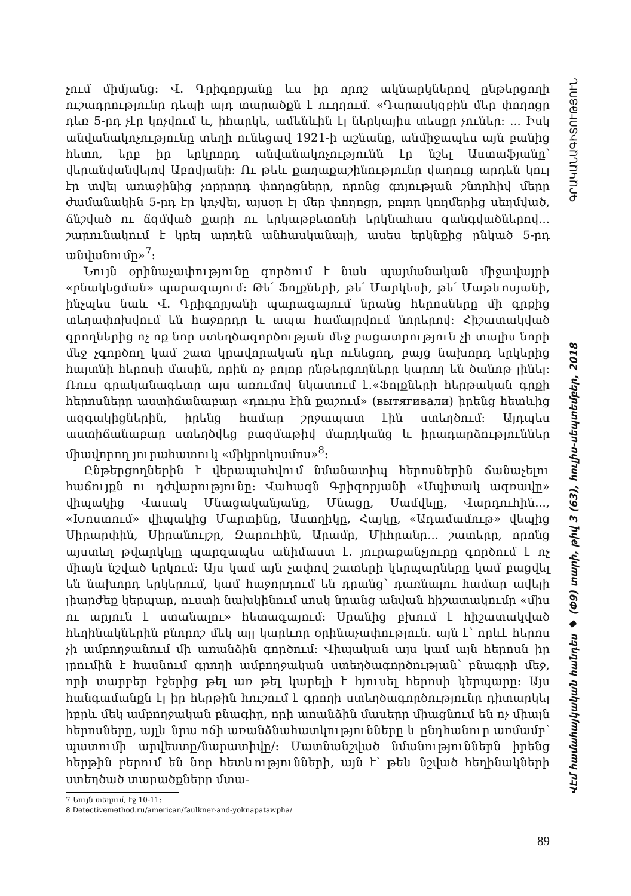չում միմյանց: Վ. Գրիգորյանը ևս իր որոշ ակնարկներով ընթերցողի ուշադրությունը դեպի այդ տարածքն է ուղղում. «Դարասկզբին մեր փողոցը դեռ 5-րդ չէր կոչվում և, իհարկե, ամենևին էլ ներկայիս տեսքը չուներ: ... Իսկ անվանակոչությունը տեղի ունեցավ 1921-ի աշնանը, անմիջապես այն բանից հետո, երբ իր երկրորդ անվանակոչությունն էր նշել Աստաֆյանը՝ վերանվանվելով Աբովյանի: Ու թեև քաղաքաշինությունը վաղուց արդեն կուլ էր տվել առաջինից չորրորդ փողոցները, որոնց գոյության շնորհիվ մերը ժամանակին 5-րդ էր կոչվել, այսօր էլ մեր փողոցը, բոլոր կողմերից սեղմված, ճնշված ու ճզմված քարի ու երկաթբետոնի երկնահաս զանգվածներով... շարունակում է կրել արդեն անհասկանալի, ասես երկնքից ընկած 5-րդ անվանումը»<sup>7</sup>:
Նույն օրինաչափությունը գործում է նաև պայմանական միջավայրի «բնակեցման» պարագայում: Թե՛ Ֆոլքների, թե՛ Մարկեսի, թե՛ Մաթևոսյանի, ինչպես նաև Վ. Գրիգորյանի պարագայում նրանց հերոսները մի գրքից տեղափոխվում են հաջորդը և ապա համալրվում նորերով: Հիշատակված գրողներից ոչ ոք նոր ստեղծագործության մեջ բացատրություն չի տալիս նորի մեջ չգործող կամ շատ կրավորական դեր ունեցող, բայց նախորդ երկերից հայտնի հերոսի մասին, որին ոչ բոլոր ընթերցողները կարող են ծանոթ լինել: Ռուս գրականագետը այս առումով նկատում է.«Ֆոլքների հերթական գրքի հերոսները աստիճանաբար «դուրս էին քաշում» (вытягивали) իրենց հետևից ազգակիցներին, իրենց համար շրջապատ էին ստեղծում: Այդպես աստիճանաբար ստեղծվեց բազմաթիվ մարդկանց և իրադարձություններ միավորող յուրահատուկ «միկրոկոսմոս»<sup>8</sup>:
Ընթերցողներին է վերապահվում նմանատիպ հերոսներին ճանաչելու հաճույքն ու դժվարությունը: Վահագն Գրիգորյանի «Սպիտակ ագռավը» վիպակից Վասակ Մնացականյանը, Մնացը, Սամվելը, Վարդուհին..., «Խոստում» վիպակից Մարտինը, Աստղիկը, Հայկը, «Ադամամութ» վեպից Սիրարփին, Սիրանույշը, Զարուհին, Արամը, Միհրանը... շատերը, որոնց այստեղ թվարկելը պարզապես անիմաստ է. յուրաքանչյուրը գործում է ոչ միայն նշված երկում: Այս կամ այն չափով շատերի կերպարները կամ բացվել են նախորդ երկերում, կամ հաջորդում են դրանց՝ դառնալու համար ավելի լիարժեք կերպար, ուստի նախկինում սոսկ նրանց անվան հիշատակումը «միս ու արյուն է ստանալու» հետագայում: Սրանից բխում է հիշատակված հեղինակներին բնորոշ մեկ այլ կարևոր օրինաչափություն. այն է՝ որևէ հերոս չի ամբողջանում մի առանձին գործում: Վիպական այս կամ այն հերոսն իր լրումին է հասնում գրողի ամբողջական ստեղծագործության՝ բնագրի մեջ, որի տարբեր էջերից թել առ թել կարելի է հյուսել հերոսի կերպարը: Այս հանգամանքն էլ իր հերթին հուշում է գրողի ստեղծագործությունը դիտարկել իբրև մեկ ամբողջական բնագիր, որի առանձին մասերը միացնում են ոչ միայն հերոսները, այլև նրա ոճի առանձնահատկությունները և ընդհանուր առմամբ՝ պատումի արվեստը/նարատիվը/: Մատնանշված նմանություններն իրենց հերթին բերում են նոր հետևությունների, այն է՝ թեև նշված հեղինակների ստեղծած տարածքները մտա-
7 Նույն տեղում, էջ 10-11:
8 Detectivemethod.ru/american/faulkner-and-yoknapatawpha/
89
ՎԷմ համահայկական հանդես ◆ (Փ9) տարի, թիվ 3 (63), հուլիս-սեպտեմբեր, 2018 ԳՐԱԿԱՆԱԳԻՏՈՒԹՅՈՒՆ